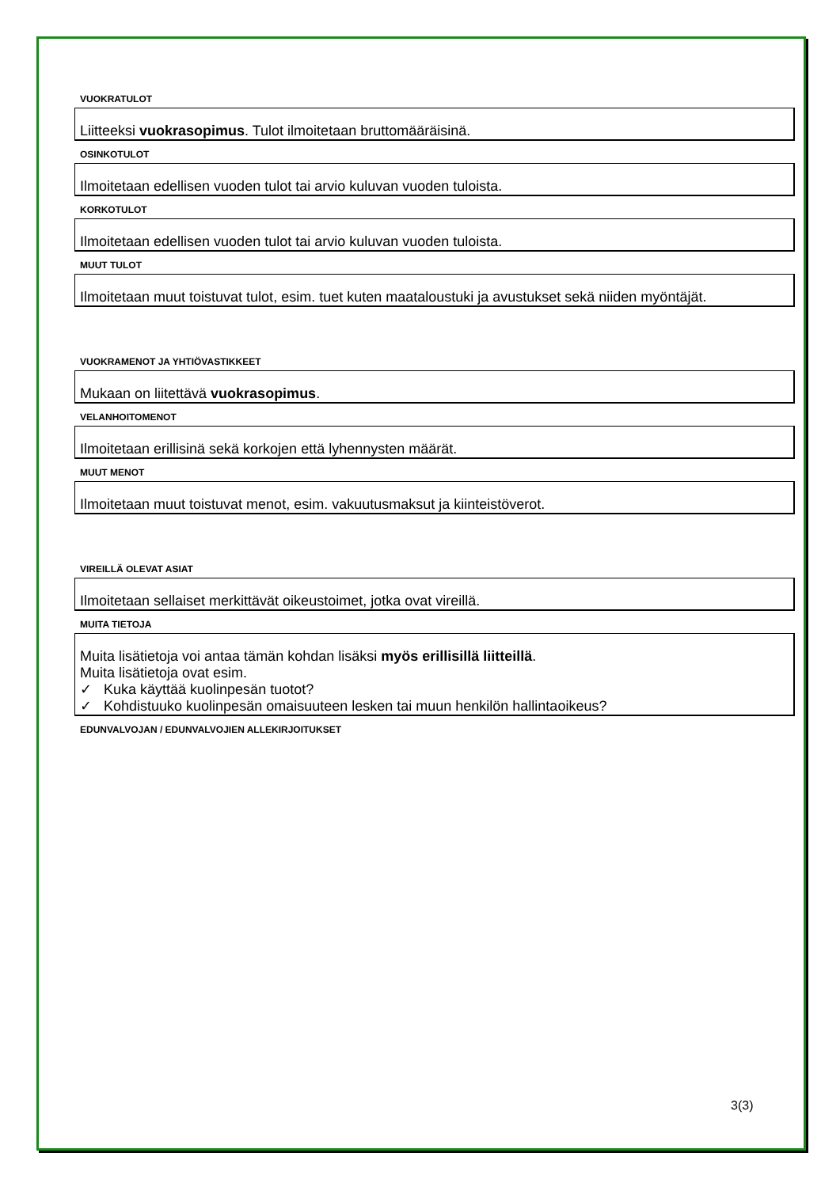VUOKRATULOT
Liitteeksi vuokrasopimus. Tulot ilmoitetaan bruttomääräisinä.
OSINKOTULOT
Ilmoitetaan edellisen vuoden tulot tai arvio kuluvan vuoden tuloista.
KORKOTULOT
Ilmoitetaan edellisen vuoden tulot tai arvio kuluvan vuoden tuloista.
MUUT TULOT
Ilmoitetaan muut toistuvat tulot, esim. tuet kuten maataloustuki ja avustukset sekä niiden myöntäjät.
VUOKRAMENOT JA YHTIÖVASTIKKEET
Mukaan on liitettävä vuokrasopimus.
VELANHOITOMENOT
Ilmoitetaan erillisinä sekä korkojen että lyhennysten määrät.
MUUT MENOT
Ilmoitetaan muut toistuvat menot, esim. vakuutusmaksut ja kiinteistöverot.
VIREILLÄ OLEVAT ASIAT
Ilmoitetaan sellaiset merkittävät oikeustoimet, jotka ovat vireillä.
MUITA TIETOJA
Muita lisätietoja voi antaa tämän kohdan lisäksi myös erillisillä liitteillä.
Muita lisätietoja ovat esim.
✓ Kuka käyttää kuolinpesän tuotot?
✓ Kohdistuuko kuolinpesän omaisuuteen lesken tai muun henkilön hallintaoikeus?
EDUNVALVOJAN / EDUNVALVOJIEN ALLEKIRJOITUKSET
3(3)